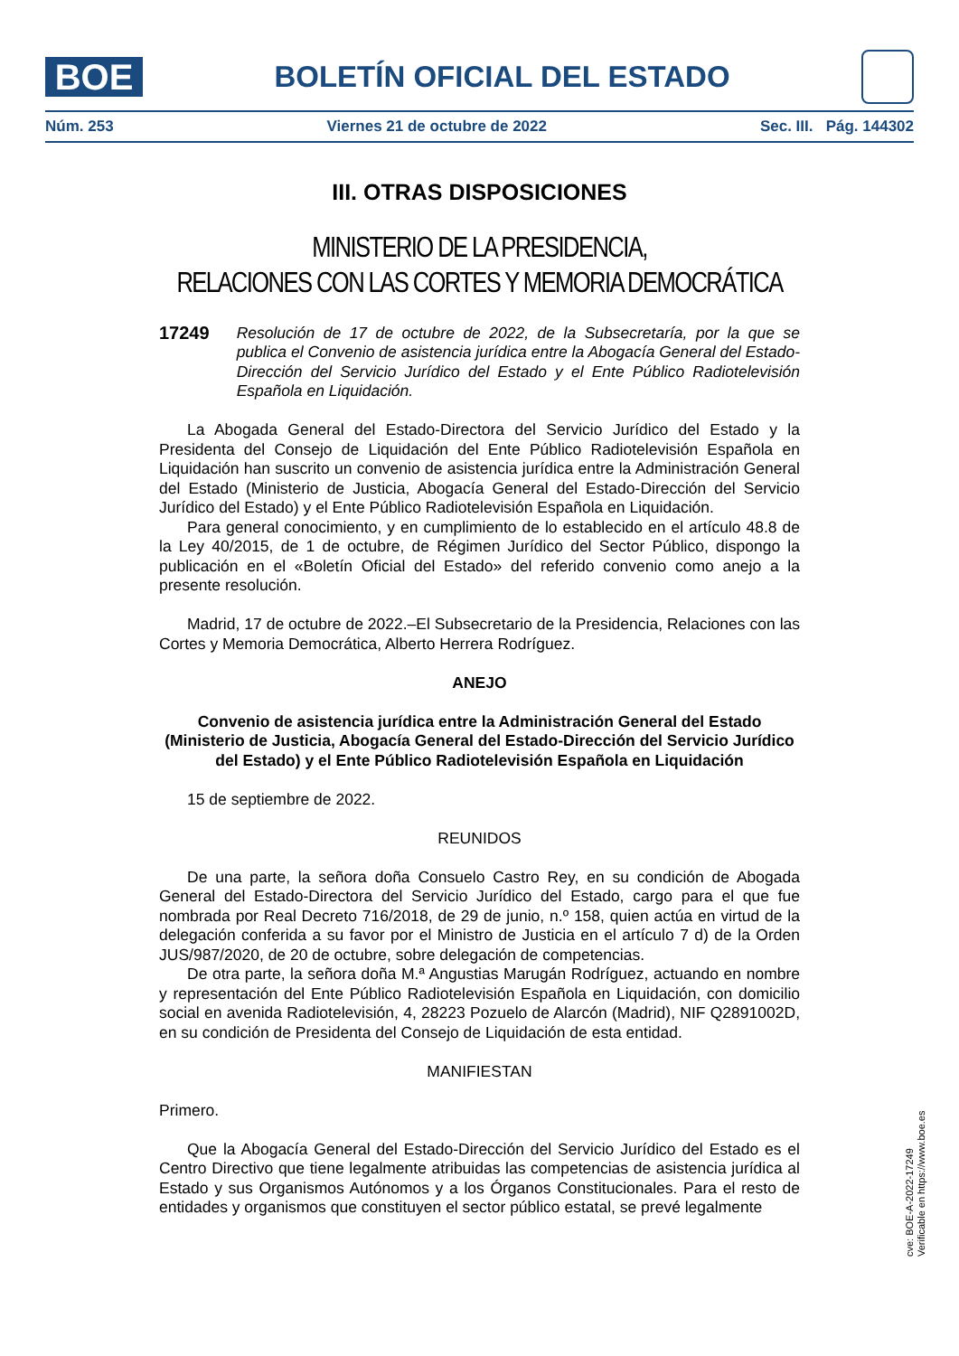BOE
BOLETÍN OFICIAL DEL ESTADO
Núm. 253 Viernes 21 de octubre de 2022 Sec. III. Pág. 144302
III. OTRAS DISPOSICIONES
MINISTERIO DE LA PRESIDENCIA,
RELACIONES CON LAS CORTES Y MEMORIA DEMOCRÁTICA
17249 Resolución de 17 de octubre de 2022, de la Subsecretaría, por la que se publica el Convenio de asistencia jurídica entre la Abogacía General del Estado-Dirección del Servicio Jurídico del Estado y el Ente Público Radiotelevisión Española en Liquidación.
La Abogada General del Estado-Directora del Servicio Jurídico del Estado y la Presidenta del Consejo de Liquidación del Ente Público Radiotelevisión Española en Liquidación han suscrito un convenio de asistencia jurídica entre la Administración General del Estado (Ministerio de Justicia, Abogacía General del Estado-Dirección del Servicio Jurídico del Estado) y el Ente Público Radiotelevisión Española en Liquidación.
Para general conocimiento, y en cumplimiento de lo establecido en el artículo 48.8 de la Ley 40/2015, de 1 de octubre, de Régimen Jurídico del Sector Público, dispongo la publicación en el «Boletín Oficial del Estado» del referido convenio como anejo a la presente resolución.
Madrid, 17 de octubre de 2022.–El Subsecretario de la Presidencia, Relaciones con las Cortes y Memoria Democrática, Alberto Herrera Rodríguez.
ANEJO
Convenio de asistencia jurídica entre la Administración General del Estado (Ministerio de Justicia, Abogacía General del Estado-Dirección del Servicio Jurídico del Estado) y el Ente Público Radiotelevisión Española en Liquidación
15 de septiembre de 2022.
REUNIDOS
De una parte, la señora doña Consuelo Castro Rey, en su condición de Abogada General del Estado-Directora del Servicio Jurídico del Estado, cargo para el que fue nombrada por Real Decreto 716/2018, de 29 de junio, n.º 158, quien actúa en virtud de la delegación conferida a su favor por el Ministro de Justicia en el artículo 7 d) de la Orden JUS/987/2020, de 20 de octubre, sobre delegación de competencias.
De otra parte, la señora doña M.ª Angustias Marugán Rodríguez, actuando en nombre y representación del Ente Público Radiotelevisión Española en Liquidación, con domicilio social en avenida Radiotelevisión, 4, 28223 Pozuelo de Alarcón (Madrid), NIF Q2891002D, en su condición de Presidenta del Consejo de Liquidación de esta entidad.
MANIFIESTAN
Primero.
Que la Abogacía General del Estado-Dirección del Servicio Jurídico del Estado es el Centro Directivo que tiene legalmente atribuidas las competencias de asistencia jurídica al Estado y sus Organismos Autónomos y a los Órganos Constitucionales. Para el resto de entidades y organismos que constituyen el sector público estatal, se prevé legalmente
cve: BOE-A-2022-17249
Verificable en https://www.boe.es